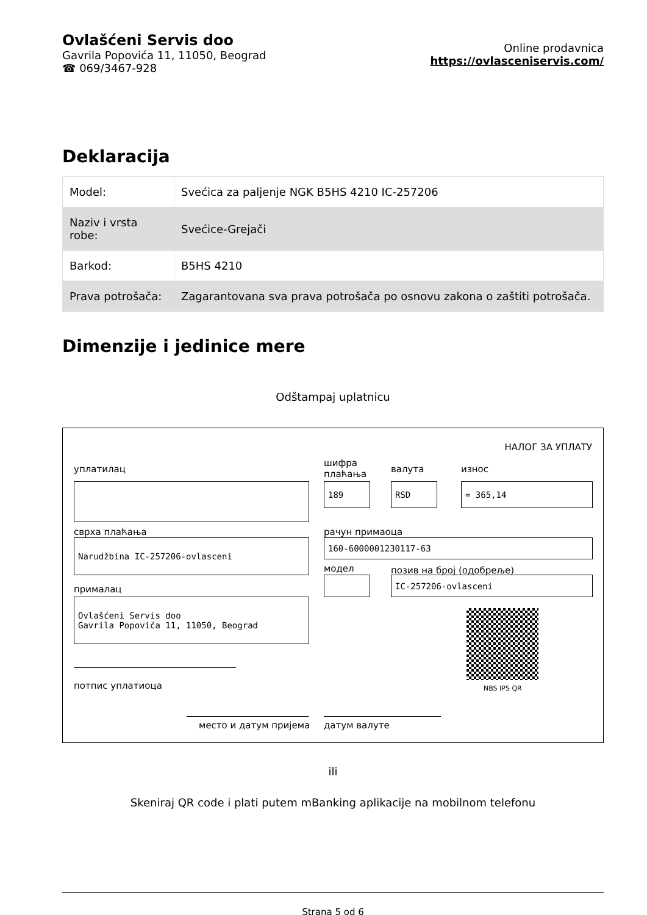Ovlašćeni Servis doo
Gavrila Popovića 11, 11050, Beograd
☎ 069/3467-928
Online prodavnica
https://ovlasceniservis.com/
Deklaracija
| Model: | Svećica za paljenje NGK B5HS 4210 IC-257206 |
| Naziv i vrsta robe: | Svećice-Grejači |
| Barkod: | B5HS 4210 |
| Prava potrošača: | Zagarantovana sva prava potrošača po osnovu zakona o zaštiti potrošača. |
Dimenzije i jedinice mere
Odštampaj uplatnicu
НАЛОГ ЗА УПЛАТУ
уплатилац
шифра
плаћања
валута износ
189 RSD = 365,14
сврха плаћања рачун примаоца
Narudžbina IC-257206-ovlasceni 160-6000001230117-63
модел позив на број (одобреље)
IC-257206-ovlasceni
прималац
Ovlašćeni Servis doo
Gavrila Popovića 11, 11050, Beograd
NBS IPS QR
потпис уплатиоца
место и датум пријема датум валуте
ili
Skeniraj QR code i plati putem mBanking aplikacije na mobilnom telefonu
Strana 5 od 6